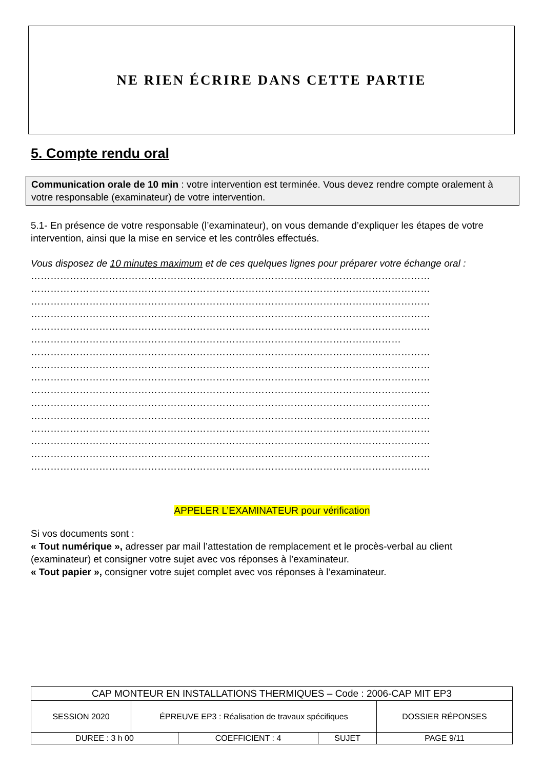NE RIEN ÉCRIRE DANS CETTE PARTIE
5. Compte rendu oral
Communication orale de 10 min : votre intervention est terminée. Vous devez rendre compte oralement à votre responsable (examinateur) de votre intervention.
5.1- En présence de votre responsable (l’examinateur), on vous demande d’expliquer les étapes de votre intervention, ainsi que la mise en service et les contrôles effectués.
Vous disposez de 10 minutes maximum et de ces quelques lignes pour préparer votre échange oral :
……………………………………………………………………………………………………………
……………………………………………………………………………………………………………
……………………………………………………………………………………………………………
……………………………………………………………………………………………………………
……………………………………………………………………………………………………………
……………………………………………………………………………………………………
……………………………………………………………………………………………………………
……………………………………………………………………………………………………………
……………………………………………………………………………………………………………
……………………………………………………………………………………………………………
……………………………………………………………………………………………………………
……………………………………………………………………………………………………………
……………………………………………………………………………………………………………
……………………………………………………………………………………………………………
……………………………………………………………………………………………………………
……………………………………………………………………………………………………………
APPELER L’EXAMINATEUR pour vérification
Si vos documents sont :
« Tout numérique », adresser par mail l’attestation de remplacement et le procès-verbal au client (examinateur) et consigner votre sujet avec vos réponses à l’examinateur.
« Tout papier », consigner votre sujet complet avec vos réponses à l’examinateur.
| CAP MONTEUR EN INSTALLATIONS THERMIQUES – Code : 2006-CAP MIT EP3 | | | | |
| SESSION 2020 | ÉPREUVE EP3 : Réalisation de travaux spécifiques | | | DOSSIER RÉPONSES |
| DUREE : 3 h 00 | | COEFFICIENT : 4 | SUJET | PAGE 9/11 |